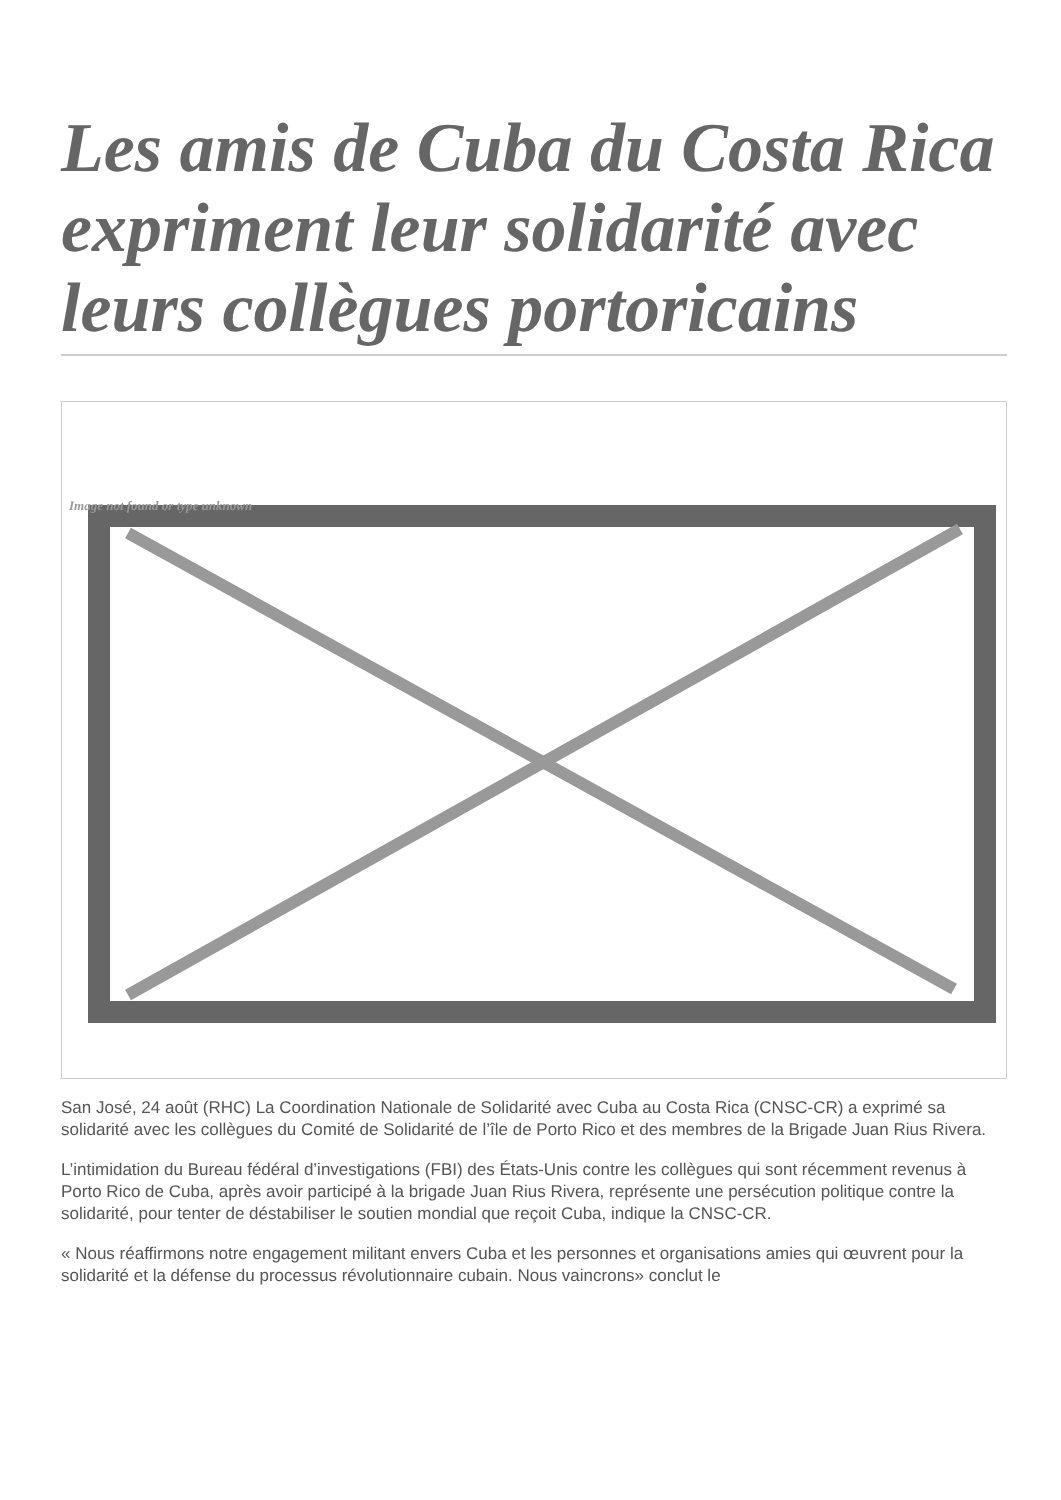Les amis de Cuba du Costa Rica expriment leur solidarité avec leurs collègues portoricains
Image not found or type unknown
San José, 24 août (RHC) La Coordination Nationale de Solidarité avec Cuba au Costa Rica (CNSC-CR) a exprimé sa solidarité avec les collègues du Comité de Solidarité de l’île de Porto Rico et des membres de la Brigade Juan Rius Rivera.
L’intimidation du Bureau fédéral d’investigations (FBI) des États-Unis contre les collègues qui sont récemment revenus à Porto Rico de Cuba, après avoir participé à la brigade Juan Rius Rivera, représente une persécution politique contre la solidarité, pour tenter de déstabiliser le soutien mondial que reçoit Cuba, indique la CNSC-CR.
« Nous réaffirmons notre engagement militant envers Cuba et les personnes et organisations amies qui œuvrent pour la solidarité et la défense du processus révolutionnaire cubain. Nous vaincrons» conclut le